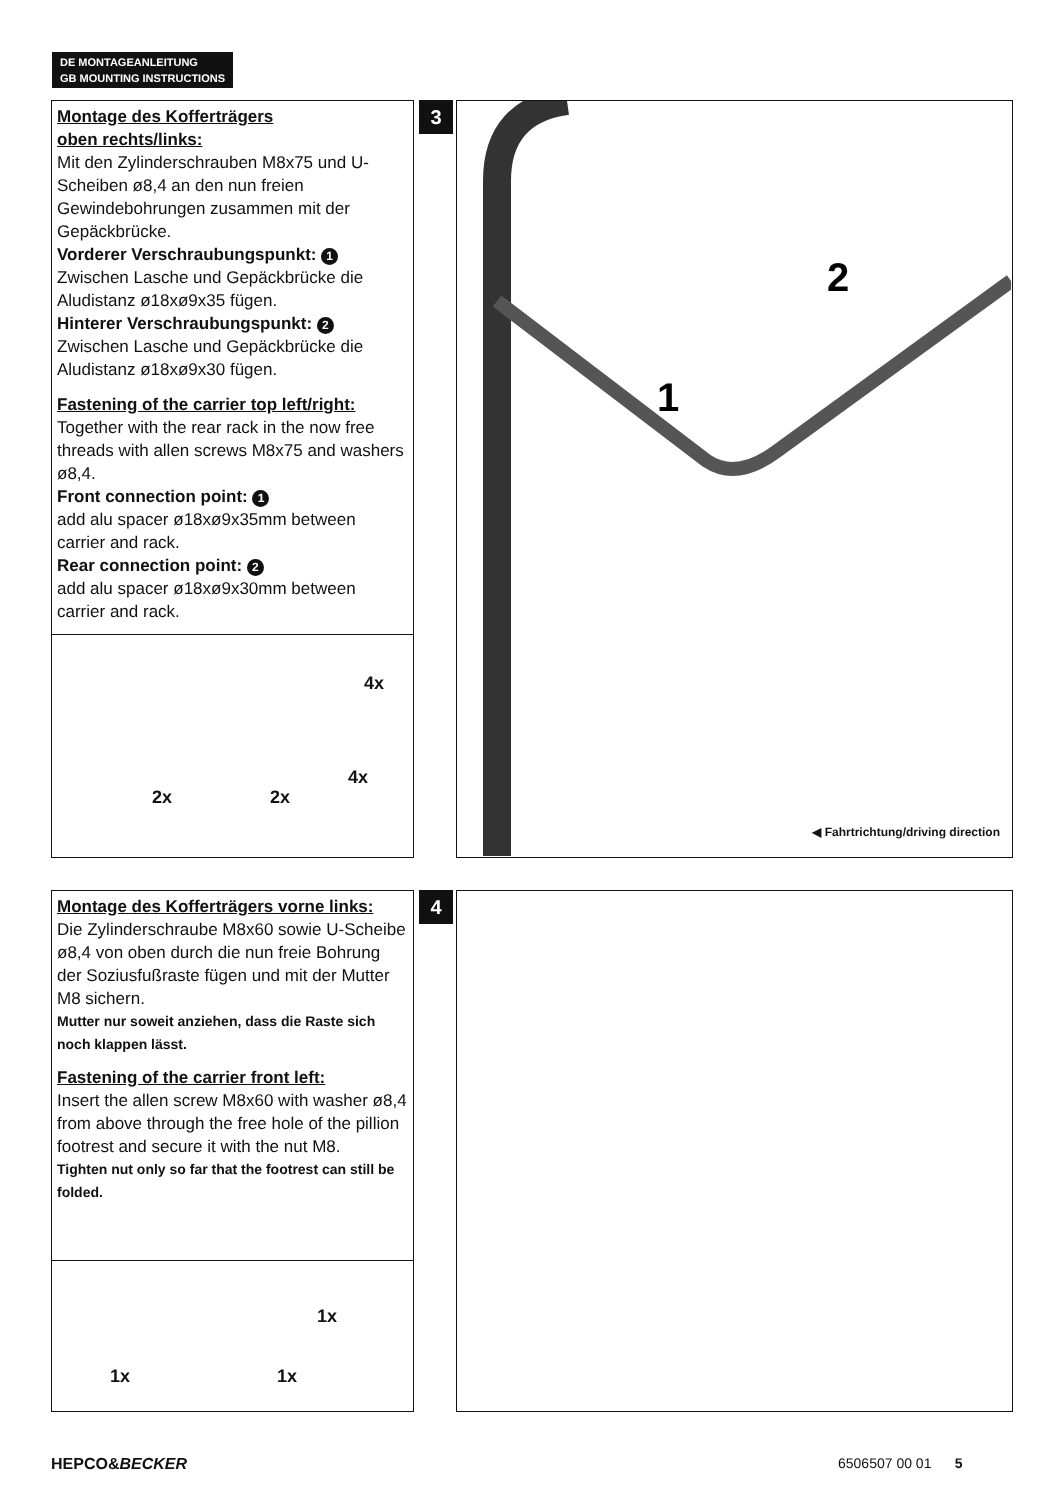DE MONTAGEANLEITUNG
GB MOUNTING INSTRUCTIONS
Montage des Kofferträgers
oben rechts/links:
Mit den Zylinderschrauben M8x75 und U- Scheiben ø8,4 an den nun freien Gewindebohrungen zusammen mit der Gepäckbrücke.
Vorderer Verschraubungspunkt: 1
Zwischen Lasche und Gepäckbrücke die Aludistanz ø18xø9x35 fügen.
Hinterer Verschraubungspunkt: 2
Zwischen Lasche und Gepäckbrücke die Aludistanz ø18xø9x30 fügen.
Fastening of the carrier top left/right:
Together with the rear rack in the now free threads with allen screws M8x75 and washers ø8,4.
Front connection point: 1
add alu spacer ø18xø9x35mm between carrier and rack.
Rear connection point: 2
add alu spacer ø18xø9x30mm between carrier and rack.
4x
2x 2x
4x
3
1
2
◀ Fahrtrichtung/driving direction
Montage des Kofferträgers vorne links:
Die Zylinderschraube M8x60 sowie U-Scheibe ø8,4 von oben durch die nun freie Bohrung der Soziusfußraste fügen und mit der Mutter M8 sichern.
Mutter nur soweit anziehen, dass die Raste sich noch klappen lässt.
Fastening of the carrier front left:
Insert the allen screw M8x60 with washer ø8,4 from above through the free hole of the pillion footrest and secure it with the nut M8.
Tighten nut only so far that the footrest can still be folded.
1x
1x 1x
4
HEPCO&BECKER 6506507 00 01 5